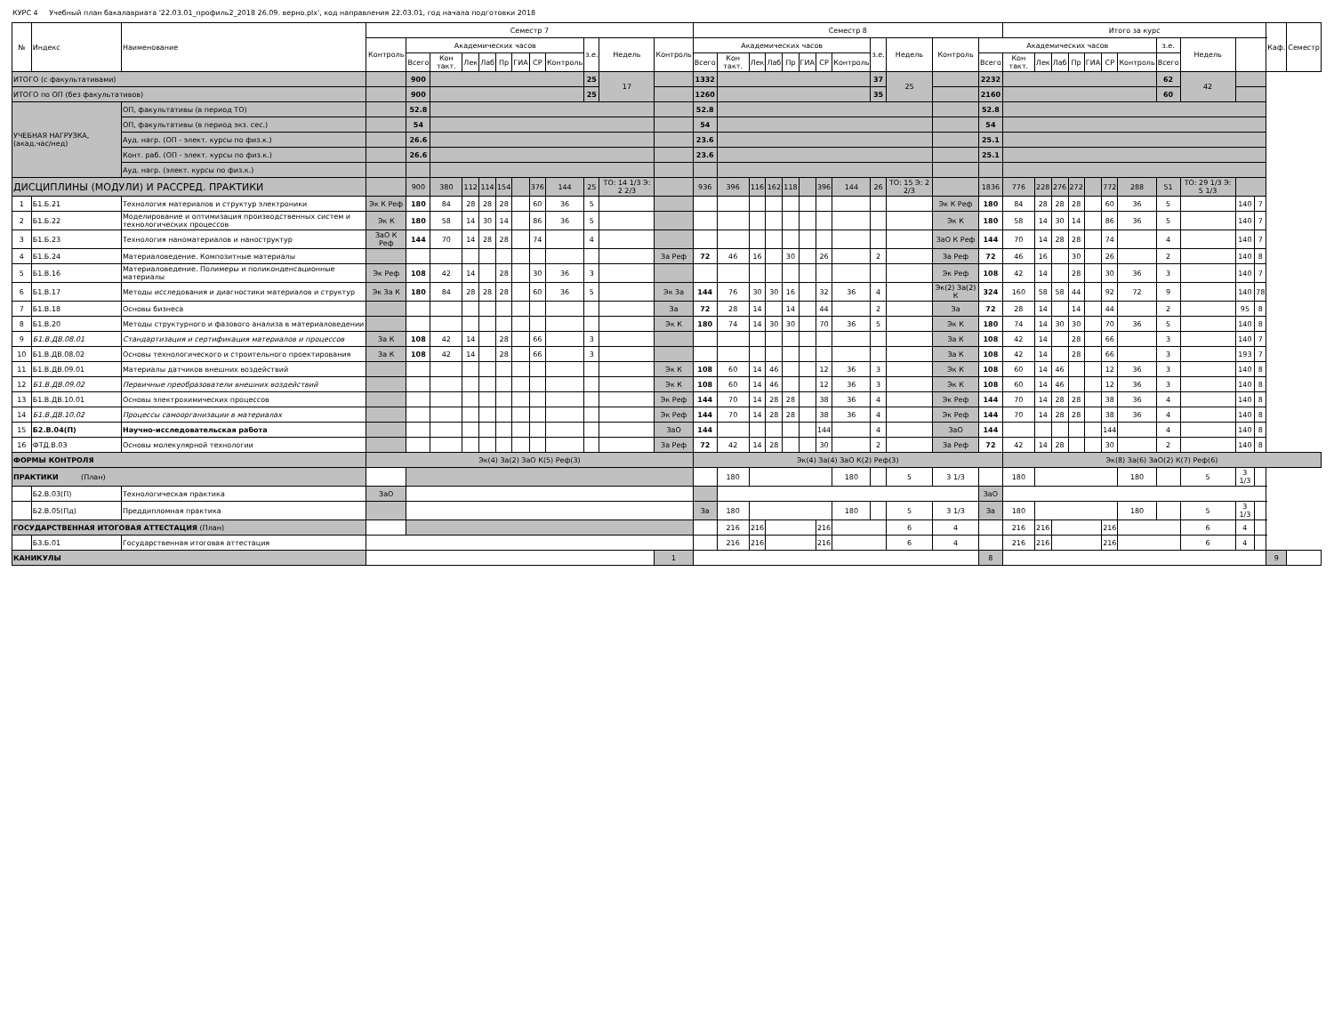КУРС 4 Учебный план бакалавриата '22.03.01_профиль2_2018 26.09. верно.plx', код направления 22.03.01, год начала подготовки 2018
| № | Индекс | Наименование | Семестр 7 | | | | | | | | | | | | Семестр 8 | | | | | | | | | | | | Итого за курс | | | | | | | | | | | Каф. | Семестр |
| --- | --- | --- | --- | --- | --- | --- | --- | --- | --- | --- | --- | --- | --- | --- | --- | --- | --- | --- | --- | --- | --- | --- | --- | --- | --- | --- | --- | --- | --- | --- | --- | --- | --- | --- | --- | --- | --- | --- | --- |
| | | | Контроль | Академических часов | | | | | | | | з.е. | Недель | Контроль | Академических часов | | | | | | | | з.е. | Недель | Контроль | Академических часов | | | | | | | | з.е. | Недель | | | | |
| | | | | Всего | Кон такт. | Лек | Лаб | Пр | ГИА | СР | Контроль | | | | Всего | Кон такт. | Лек | Лаб | Пр | ГИА | СР | Контроль | | | | Всего | Кон такт. | Лек | Лаб | Пр | ГИА | СР | Контроль | Всего | | | | | |
| ИТОГО (с факультативами) | | | | 900 | | | | | | | | 25 | 17 | | 1332 | | | | | | | | 37 | 25 | | 2232 | | | | | | | | 62 | 42 | | | | |
| ИТОГО по ОП (без факультативов) | | | | 900 | | | | | | | | 25 | | | 1260 | | | | | | | | 35 | | | 2160 | | | | | | | | 60 | | | | | |
| УЧЕБНАЯ НАГРУЗКА, (акад.час/нед) | | ОП, факультативы (в период ТО) | | 52.8 | | | | | | | | | | | 52.8 | | | | | | | | | | | 52.8 | | | | | | | | | | | | | |
| | | ОП, факультативы (в период экз. сес.) | | 54 | | | | | | | | | | | 54 | | | | | | | | | | | 54 | | | | | | | | | | | | | |
| | | Ауд. нагр. (ОП - элект. курсы по физ.к.) | | 26.6 | | | | | | | | | | | 23.6 | | | | | | | | | | | 25.1 | | | | | | | | | | | | | |
| | | Конт. раб. (ОП - элект. курсы по физ.к.) | | 26.6 | | | | | | | | | | | 23.6 | | | | | | | | | | | 25.1 | | | | | | | | | | | | | |
| | | Ауд. нагр. (элект. курсы по физ.к.) | | | | | | | | | | | | | | | | | | | | | | | | | | | | | | | | | | | | | |
| ДИСЦИПЛИНЫ (МОДУЛИ) И РАССРЕД. ПРАКТИКИ | | | | 900 | 380 | 112 | 114 | 154 | | 376 | 144 | 25 | ТО: 14 1/3 Э: 2 2/3 | | 936 | 396 | 116 | 162 | 118 | | 396 | 144 | 26 | ТО: 15 Э: 2 2/3 | | 1836 | 776 | 228 | 276 | 272 | | 772 | 288 | 51 | ТО: 29 1/3 Э: 5 1/3 | | | | |
| 1 | Б1.Б.21 | Технология материалов и структур электроники | Эк К Реф | 180 | 84 | 28 | 28 | 28 | | 60 | 36 | 5 | | | | | | | | | | | | | Эк К Реф | 180 | 84 | 28 | 28 | 28 | | 60 | 36 | 5 | | 140 | 7 | | |
| 2 | Б1.Б.22 | Моделирование и оптимизация производственных систем и технологических процессов | Эк К | 180 | 58 | 14 | 30 | 14 | | 86 | 36 | 5 | | | | | | | | | | | | | Эк К | 180 | 58 | 14 | 30 | 14 | | 86 | 36 | 5 | | 140 | 7 | | |
| 3 | Б1.Б.23 | Технология наноматериалов и наноструктур | ЗаО К Реф | 144 | 70 | 14 | 28 | 28 | | 74 | | 4 | | | | | | | | | | | | | ЗаО К Реф | 144 | 70 | 14 | 28 | 28 | | 74 | | 4 | | 140 | 7 | | |
| 4 | Б1.Б.24 | Материаловедение. Композитные материалы | | | | | | | | | | | | За Реф | 72 | 46 | 16 | | 30 | | 26 | | 2 | | За Реф | 72 | 46 | 16 | | 30 | | 26 | | 2 | | 140 | 8 | | |
| 5 | Б1.В.16 | Материаловедение. Полимеры и поликонденсационные материалы | Эк Реф | 108 | 42 | 14 | | 28 | | 30 | 36 | 3 | | | | | | | | | | | | | Эк Реф | 108 | 42 | 14 | | 28 | | 30 | 36 | 3 | | 140 | 7 | | |
| 6 | Б1.В.17 | Методы исследования и диагностики материалов и структур | Эк За К | 180 | 84 | 28 | 28 | 28 | | 60 | 36 | 5 | | Эк За | 144 | 76 | 30 | 30 | 16 | | 32 | 36 | 4 | | Эк(2) За(2) К | 324 | 160 | 58 | 58 | 44 | | 92 | 72 | 9 | | 140 | 78 | | |
| 7 | Б1.В.18 | Основы бизнеса | | | | | | | | | | | | За | 72 | 28 | 14 | | 14 | | 44 | | 2 | | За | 72 | 28 | 14 | | 14 | | 44 | | 2 | | 95 | 8 | | |
| 8 | Б1.В.20 | Методы структурного и фазового анализа в материаловедении | | | | | | | | | | | | Эк К | 180 | 74 | 14 | 30 | 30 | | 70 | 36 | 5 | | Эк К | 180 | 74 | 14 | 30 | 30 | | 70 | 36 | 5 | | 140 | 8 | | |
| 9 | Б1.В.ДВ.08.01 | Стандартизация и сертификация материалов и процессов | За К | 108 | 42 | 14 | | 28 | | 66 | | 3 | | | | | | | | | | | | | За К | 108 | 42 | 14 | | 28 | | 66 | | 3 | | 140 | 7 | | |
| 10 | Б1.В.ДВ.08.02 | Основы технологического и строительного проектирования | За К | 108 | 42 | 14 | | 28 | | 66 | | 3 | | | | | | | | | | | | | За К | 108 | 42 | 14 | | 28 | | 66 | | 3 | | 193 | 7 | | |
| 11 | Б1.В.ДВ.09.01 | Материалы датчиков внешних воздействий | | | | | | | | | | | | Эк К | 108 | 60 | 14 | 46 | | | 12 | 36 | 3 | | Эк К | 108 | 60 | 14 | 46 | | | 12 | 36 | 3 | | 140 | 8 | | |
| 12 | Б1.В.ДВ.09.02 | Первичные преобразователи внешних воздействий | | | | | | | | | | | | Эк К | 108 | 60 | 14 | 46 | | | 12 | 36 | 3 | | Эк К | 108 | 60 | 14 | 46 | | | 12 | 36 | 3 | | 140 | 8 | | |
| 13 | Б1.В.ДВ.10.01 | Основы электрохимических процессов | | | | | | | | | | | | Эк Реф | 144 | 70 | 14 | 28 | 28 | | 38 | 36 | 4 | | Эк Реф | 144 | 70 | 14 | 28 | 28 | | 38 | 36 | 4 | | 140 | 8 | | |
| 14 | Б1.В.ДВ.10.02 | Процессы самоорганизации в материалах | | | | | | | | | | | | Эк Реф | 144 | 70 | 14 | 28 | 28 | | 38 | 36 | 4 | | Эк Реф | 144 | 70 | 14 | 28 | 28 | | 38 | 36 | 4 | | 140 | 8 | | |
| 15 | Б2.В.04(П) | Научно-исследовательская работа | | | | | | | | | | | | ЗаО | 144 | | | | | | 144 | | 4 | | ЗаО | 144 | | | | | | 144 | | 4 | | 140 | 8 | | |
| 16 | ФТД.В.03 | Основы молекулярной технологии | | | | | | | | | | | | За Реф | 72 | 42 | 14 | 28 | | | 30 | | 2 | | За Реф | 72 | 42 | 14 | 28 | | | 30 | | 2 | | 140 | 8 | | |
| ФОРМЫ КОНТРОЛЯ | | | Эк(4) За(2) ЗаО К(5) Реф(3) | | | | | | | | | | | | Эк(4) За(4) ЗаО К(2) Реф(3) | | | | | | | | | | | | Эк(8) За(6) ЗаО(2) К(7) Реф(6) | | | | | | | | | | | | |
| ПРАКТИКИ (План) | | | | | | | | | | | | | | | | 180 | | | | | | 180 | | 5 | 3 1/3 | | 180 | | | | | | 180 | | 5 | 3 1/3 | | | |
| | Б2.В.03(П) | Технологическая практика | ЗаО | | | | | | | | | | | | | | | | | | | | | | | ЗаО | | | | | | | | | | | | | |
| | Б2.В.05(Пд) | Преддипломная практика | | | | | | | | | | | | | За | 180 | | | | | | 180 | | 5 | 3 1/3 | За | 180 | | | | | | 180 | | 5 | 3 1/3 | | | |
| ГОСУДАРСТВЕННАЯ ИТОГОВАЯ АТТЕСТАЦИЯ (План) | | | | | | | | | | | | | | | | 216 | 216 | | | | 216 | | | 6 | 4 | | 216 | 216 | | | | 216 | | | 6 | 4 | | | |
| | Б3.Б.01 | Государственная итоговая аттестация | | | | | | | | | | | | | | 216 | 216 | | | | 216 | | | 6 | 4 | | 216 | 216 | | | | 216 | | | 6 | 4 | | | |
| КАНИКУЛЫ | | | | | | | | | | | | | | 1 | | | | | | | | | | | | 8 | | | | | | | | | | | | 9 | |